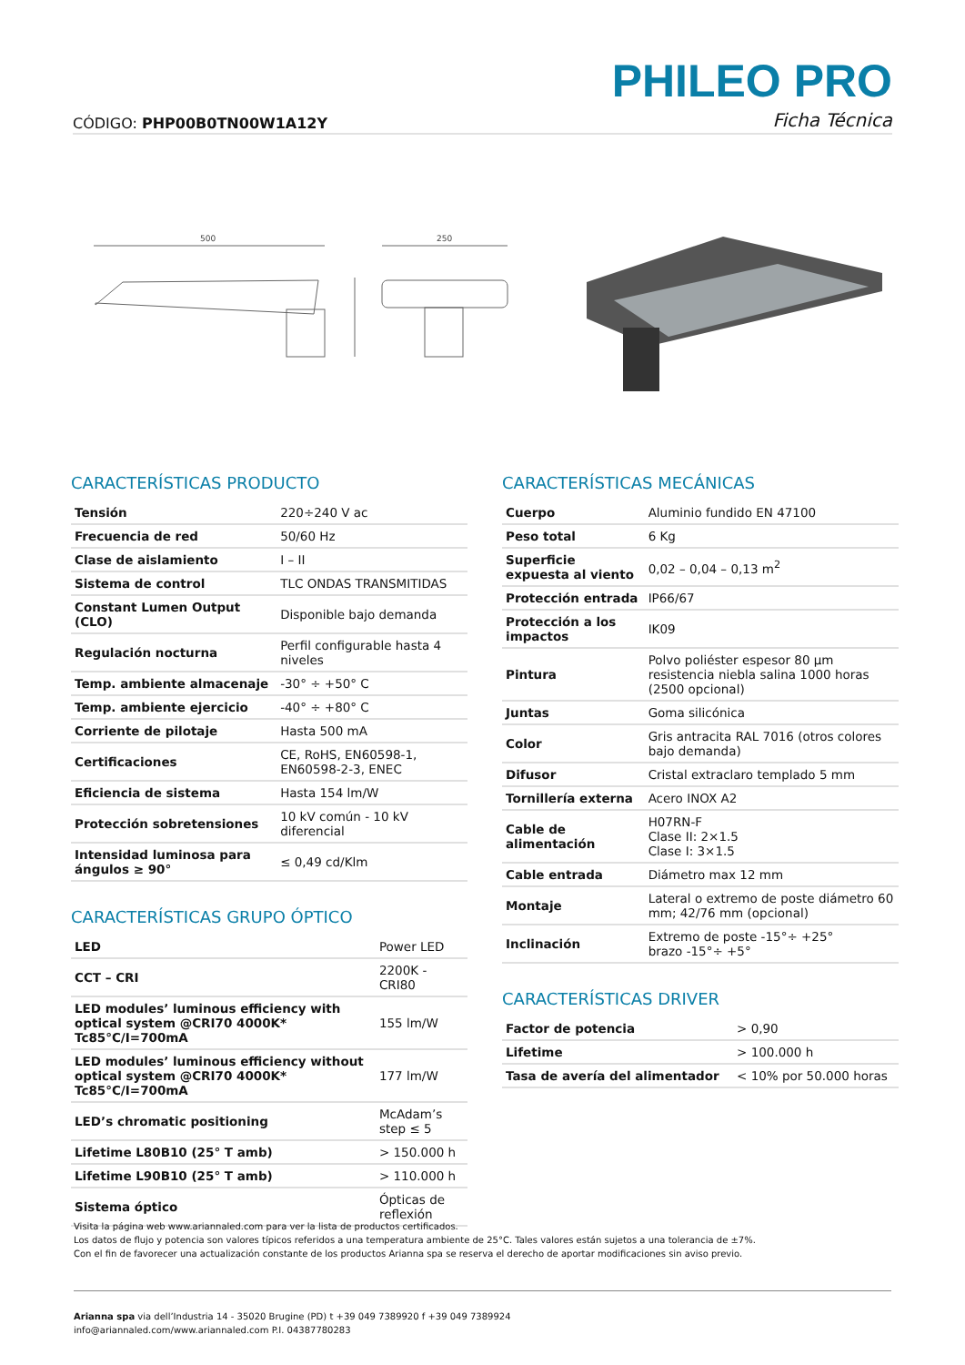PHILEO PRO
CÓDIGO: PHP00B0TN00W1A12Y Ficha Técnica
500
250
CARACTERÍSTICAS PRODUCTO
| Tensión | 220÷240 V ac |
| Frecuencia de red | 50/60 Hz |
| Clase de aislamiento | I – II |
| Sistema de control | TLC ONDAS TRANSMITIDAS |
| Constant Lumen Output (CLO) | Disponible bajo demanda |
| Regulación nocturna | Perfil configurable hasta 4 niveles |
| Temp. ambiente almacenaje | -30° ÷ +50° C |
| Temp. ambiente ejercicio | -40° ÷ +80° C |
| Corriente de pilotaje | Hasta 500 mA |
| Certificaciones | CE, RoHS, EN60598-1, EN60598-2-3, ENEC |
| Eficiencia de sistema | Hasta 154 lm/W |
| Protección sobretensiones | 10 kV común - 10 kV diferencial |
| Intensidad luminosa para ángulos ≥ 90° | ≤ 0,49 cd/Klm |
CARACTERÍSTICAS GRUPO ÓPTICO
| LED | Power LED |
| CCT – CRI | 2200K - CRI80 |
| LED modules’ luminous efficiency with optical system @CRI70 4000K* Tc85°C/I=700mA | 155 lm/W |
| LED modules’ luminous efficiency without optical system @CRI70 4000K* Tc85°C/I=700mA | 177 lm/W |
| LED’s chromatic positioning | McAdam’s step ≤ 5 |
| Lifetime L80B10 (25° T amb) | > 150.000 h |
| Lifetime L90B10 (25° T amb) | > 110.000 h |
| Sistema óptico | Ópticas de reflexión |
CARACTERÍSTICAS MECÁNICAS
| Cuerpo | Aluminio fundido EN 47100 |
| Peso total | 6 Kg |
| Superficie expuesta al viento | 0,02 – 0,04 – 0,13 m<sup>2</sup> |
| Protección entrada | IP66/67 |
| Protección a los impactos | IK09 |
| Pintura | Polvo poliéster espesor 80 μm resistencia niebla salina 1000 horas (2500 opcional) |
| Juntas | Goma silicónica |
| Color | Gris antracita RAL 7016 (otros colores bajo demanda) |
| Difusor | Cristal extraclaro templado 5 mm |
| Tornillería externa | Acero INOX A2 |
| Cable de alimentación | H07RN-F Clase II: 2×1.5 Clase I: 3×1.5 |
| Cable entrada | Diámetro max 12 mm |
| Montaje | Lateral o extremo de poste diámetro 60 mm; 42/76 mm (opcional) |
| Inclinación | Extremo de poste -15°÷ +25° brazo -15°÷ +5° |
CARACTERÍSTICAS DRIVER
| Factor de potencia | > 0,90 |
| Lifetime | > 100.000 h |
| Tasa de avería del alimentador | < 10% por 50.000 horas |
Visita la página web www.ariannaled.com para ver la lista de productos certificados.
Los datos de flujo y potencia son valores típicos referidos a una temperatura ambiente de 25°C. Tales valores están sujetos a una tolerancia de ±7%.
Con el fin de favorecer una actualización constante de los productos Arianna spa se reserva el derecho de aportar modificaciones sin aviso previo.
Arianna spa via dell’Industria 14 - 35020 Brugine (PD) t +39 049 7389920 f +39 049 7389924
info@ariannaled.com/www.ariannaled.com P.I. 04387780283